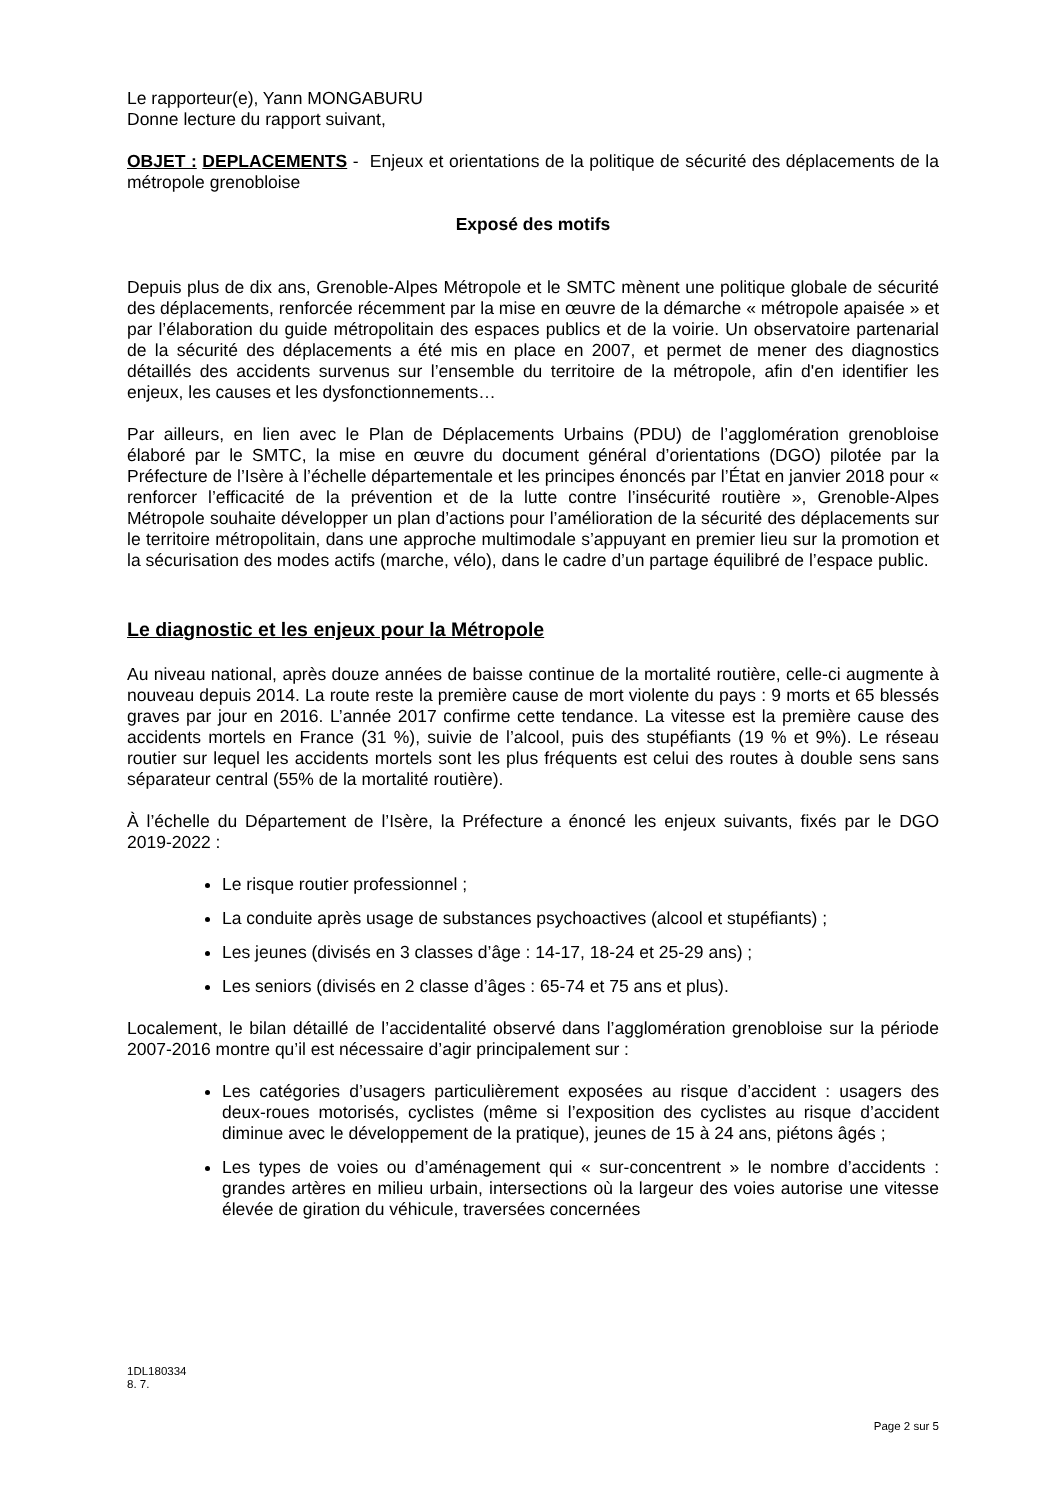Le rapporteur(e), Yann MONGABURU
Donne lecture du rapport suivant,
OBJET : DEPLACEMENTS - Enjeux et orientations de la politique de sécurité des déplacements de la métropole grenobloise
Exposé des motifs
Depuis plus de dix ans, Grenoble-Alpes Métropole et le SMTC mènent une politique globale de sécurité des déplacements, renforcée récemment par la mise en œuvre de la démarche « métropole apaisée » et par l’élaboration du guide métropolitain des espaces publics et de la voirie. Un observatoire partenarial de la sécurité des déplacements a été mis en place en 2007, et permet de mener des diagnostics détaillés des accidents survenus sur l’ensemble du territoire de la métropole, afin d'en identifier les enjeux, les causes et les dysfonctionnements…
Par ailleurs, en lien avec le Plan de Déplacements Urbains (PDU) de l’agglomération grenobloise élaboré par le SMTC, la mise en œuvre du document général d’orientations (DGO) pilotée par la Préfecture de l’Isère à l’échelle départementale et les principes énoncés par l’État en janvier 2018 pour « renforcer l’efficacité de la prévention et de la lutte contre l’insécurité routière », Grenoble-Alpes Métropole souhaite développer un plan d’actions pour l’amélioration de la sécurité des déplacements sur le territoire métropolitain, dans une approche multimodale s’appuyant en premier lieu sur la promotion et la sécurisation des modes actifs (marche, vélo), dans le cadre d’un partage équilibré de l’espace public.
Le diagnostic et les enjeux pour la Métropole
Au niveau national, après douze années de baisse continue de la mortalité routière, celle-ci augmente à nouveau depuis 2014. La route reste la première cause de mort violente du pays : 9 morts et 65 blessés graves par jour en 2016. L’année 2017 confirme cette tendance. La vitesse est la première cause des accidents mortels en France (31 %), suivie de l’alcool, puis des stupéfiants (19 % et 9%). Le réseau routier sur lequel les accidents mortels sont les plus fréquents est celui des routes à double sens sans séparateur central (55% de la mortalité routière).
À l’échelle du Département de l’Isère, la Préfecture a énoncé les enjeux suivants, fixés par le DGO 2019-2022 :
Le risque routier professionnel ;
La conduite après usage de substances psychoactives (alcool et stupéfiants) ;
Les jeunes (divisés en 3 classes d’âge : 14-17, 18-24 et 25-29 ans) ;
Les seniors (divisés en 2 classe d’âges : 65-74 et 75 ans et plus).
Localement, le bilan détaillé de l’accidentalité observé dans l’agglomération grenobloise sur la période 2007-2016 montre qu’il est nécessaire d’agir principalement sur :
Les catégories d’usagers particulièrement exposées au risque d’accident : usagers des deux-roues motorisés, cyclistes (même si l’exposition des cyclistes au risque d’accident diminue avec le développement de la pratique), jeunes de 15 à 24 ans, piétons âgés ;
Les types de voies ou d’aménagement qui « sur-concentrent » le nombre d’accidents : grandes artères en milieu urbain, intersections où la largeur des voies autorise une vitesse élevée de giration du véhicule, traversées concernées
1DL180334
8. 7.
Page 2 sur 5